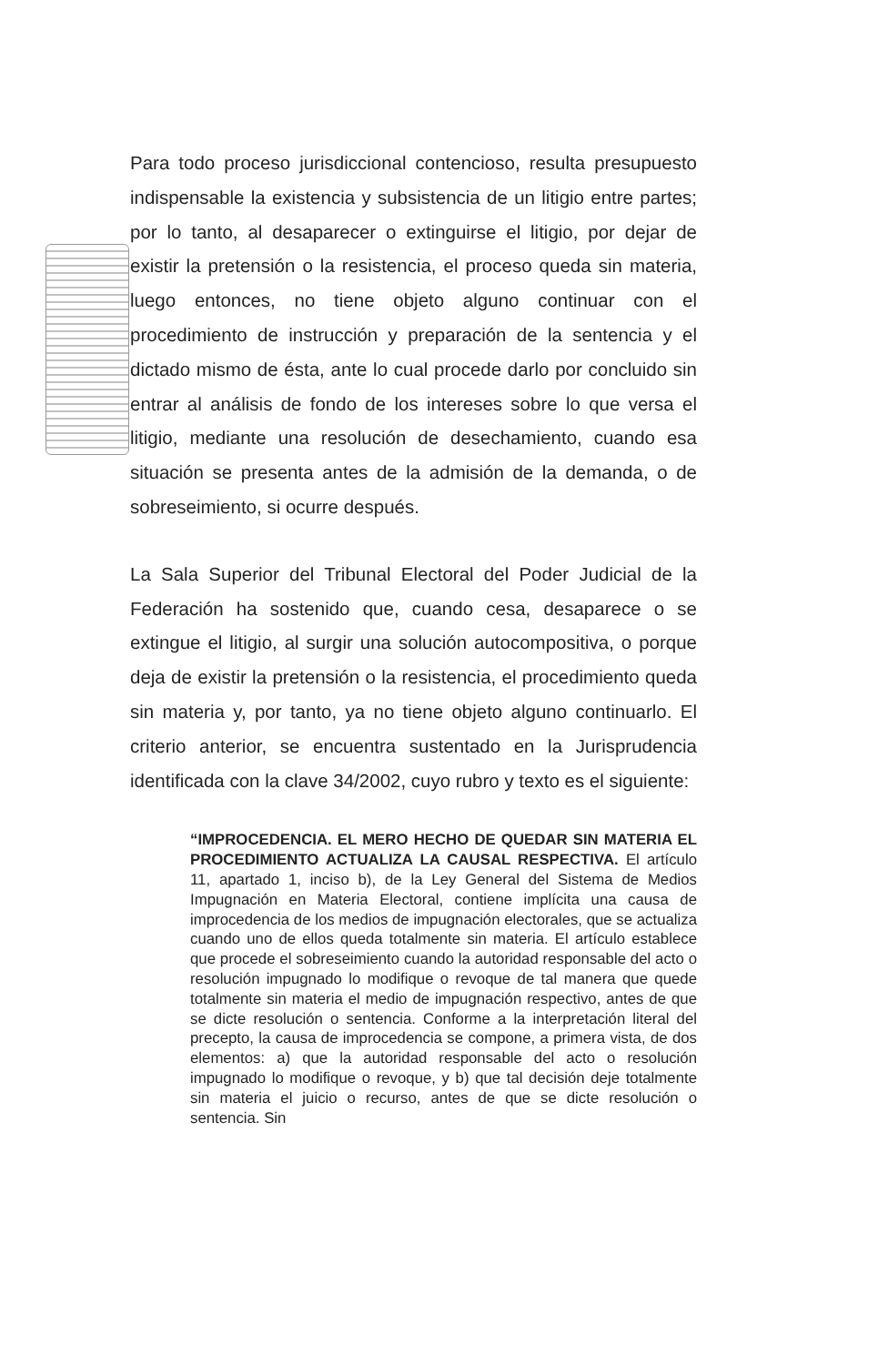Para todo proceso jurisdiccional contencioso, resulta presupuesto indispensable la existencia y subsistencia de un litigio entre partes; por lo tanto, al desaparecer o extinguirse el litigio, por dejar de existir la pretensión o la resistencia, el proceso queda sin materia, luego entonces, no tiene objeto alguno continuar con el procedimiento de instrucción y preparación de la sentencia y el dictado mismo de ésta, ante lo cual procede darlo por concluido sin entrar al análisis de fondo de los intereses sobre lo que versa el litigio, mediante una resolución de desechamiento, cuando esa situación se presenta antes de la admisión de la demanda, o de sobreseimiento, si ocurre después.
La Sala Superior del Tribunal Electoral del Poder Judicial de la Federación ha sostenido que, cuando cesa, desaparece o se extingue el litigio, al surgir una solución autocompositiva, o porque deja de existir la pretensión o la resistencia, el procedimiento queda sin materia y, por tanto, ya no tiene objeto alguno continuarlo. El criterio anterior, se encuentra sustentado en la Jurisprudencia identificada con la clave 34/2002, cuyo rubro y texto es el siguiente:
“IMPROCEDENCIA. EL MERO HECHO DE QUEDAR SIN MATERIA EL PROCEDIMIENTO ACTUALIZA LA CAUSAL RESPECTIVA. El artículo 11, apartado 1, inciso b), de la Ley General del Sistema de Medios Impugnación en Materia Electoral, contiene implícita una causa de improcedencia de los medios de impugnación electorales, que se actualiza cuando uno de ellos queda totalmente sin materia. El artículo establece que procede el sobreseimiento cuando la autoridad responsable del acto o resolución impugnado lo modifique o revoque de tal manera que quede totalmente sin materia el medio de impugnación respectivo, antes de que se dicte resolución o sentencia. Conforme a la interpretación literal del precepto, la causa de improcedencia se compone, a primera vista, de dos elementos: a) que la autoridad responsable del acto o resolución impugnado lo modifique o revoque, y b) que tal decisión deje totalmente sin materia el juicio o recurso, antes de que se dicte resolución o sentencia. Sin